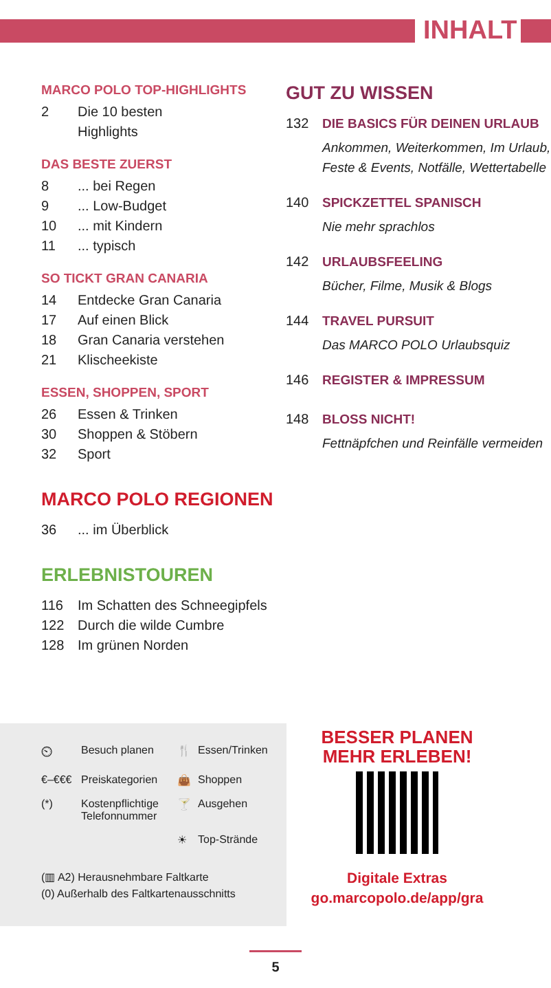INHALT
MARCO POLO TOP-HIGHLIGHTS
2 Die 10 besten
Highlights
DAS BESTE ZUERST
8... bei Regen
9... Low-Budget
10... mit Kindern
11... typisch
SO TICKT GRAN CANARIA
14 Entdecke Gran Canaria
17 Auf einen Blick
18 Gran Canaria verstehen
21 Klischeekiste
ESSEN, SHOPPEN, SPORT
26 Essen & Trinken
30 Shoppen & Stöbern
32 Sport
MARCO POLO REGIONEN
36... im Überblick
ERLEBNISTOUREN
116 Im Schatten des Schneegipfels
122 Durch die wilde Cumbre
128 Im grünen Norden
GUT ZU WISSEN
132 DIE BASICS FÜR DEINEN URLAUB
Ankommen, Weiterkommen, Im Urlaub, Feste & Events, Notfälle, Wettertabelle
140 SPICKZETTEL SPANISCH
Nie mehr sprachlos
142 URLAUBSFEELING
Bücher, Filme, Musik & Blogs
144 TRAVEL PURSUIT
Das MARCO POLO Urlaubsquiz
146 REGISTER & IMPRESSUM
148 BLOSS NICHT!
Fettnäpfchen und Reinfälle vermeiden
⏲ Besuch planen 🍴 Essen/Trinken €–€€€ Preiskategorien 👜 Shoppen (*) Kostenpflichtige Telefonnummer 🍸 Ausgehen ☀ Top-Strände
(▥ A2) Herausnehmbare Faltkarte
(0) Außerhalb des Faltkartenausschnitts
BESSER PLANEN
MEHR ERLEBEN!
Digitale Extras
go.marcopolo.de/app/gra
5